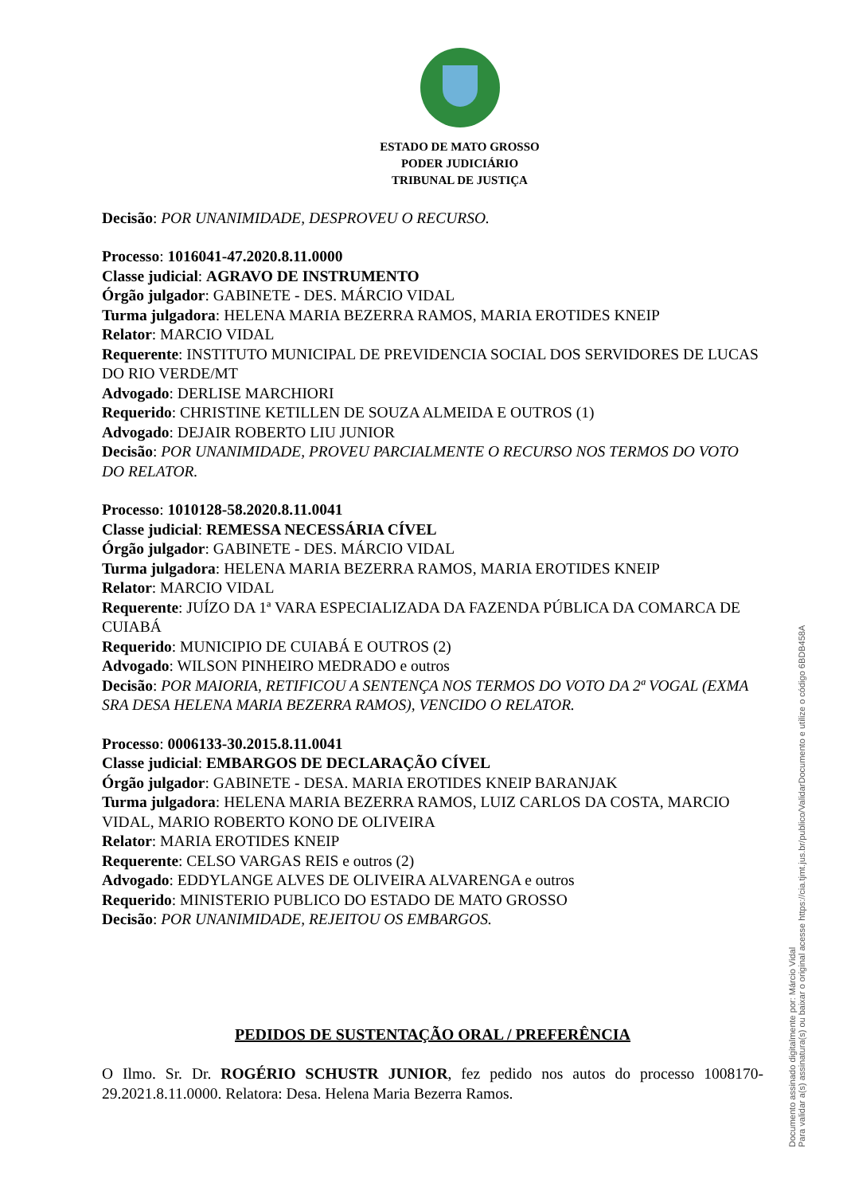ESTADO DE MATO GROSSO
PODER JUDICIÁRIO
TRIBUNAL DE JUSTIÇA
Decisão: POR UNANIMIDADE, DESPROVEU O RECURSO.
Processo: 1016041-47.2020.8.11.0000
Classe judicial: AGRAVO DE INSTRUMENTO
Órgão julgador: GABINETE - DES. MÁRCIO VIDAL
Turma julgadora: HELENA MARIA BEZERRA RAMOS, MARIA EROTIDES KNEIP
Relator: MARCIO VIDAL
Requerente: INSTITUTO MUNICIPAL DE PREVIDENCIA SOCIAL DOS SERVIDORES DE LUCAS DO RIO VERDE/MT
Advogado: DERLISE MARCHIORI
Requerido: CHRISTINE KETILLEN DE SOUZA ALMEIDA E OUTROS (1)
Advogado: DEJAIR ROBERTO LIU JUNIOR
Decisão: POR UNANIMIDADE, PROVEU PARCIALMENTE O RECURSO NOS TERMOS DO VOTO DO RELATOR.
Processo: 1010128-58.2020.8.11.0041
Classe judicial: REMESSA NECESSÁRIA CÍVEL
Órgão julgador: GABINETE - DES. MÁRCIO VIDAL
Turma julgadora: HELENA MARIA BEZERRA RAMOS, MARIA EROTIDES KNEIP
Relator: MARCIO VIDAL
Requerente: JUÍZO DA 1ª VARA ESPECIALIZADA DA FAZENDA PÚBLICA DA COMARCA DE CUIABÁ
Requerido: MUNICIPIO DE CUIABÁ E OUTROS (2)
Advogado: WILSON PINHEIRO MEDRADO e outros
Decisão: POR MAIORIA, RETIFICOU A SENTENÇA NOS TERMOS DO VOTO DA 2ª VOGAL (EXMA SRA DESA HELENA MARIA BEZERRA RAMOS), VENCIDO O RELATOR.
Processo: 0006133-30.2015.8.11.0041
Classe judicial: EMBARGOS DE DECLARAÇÃO CÍVEL
Órgão julgador: GABINETE - DESA. MARIA EROTIDES KNEIP BARANJAK
Turma julgadora: HELENA MARIA BEZERRA RAMOS, LUIZ CARLOS DA COSTA, MARCIO VIDAL, MARIO ROBERTO KONO DE OLIVEIRA
Relator: MARIA EROTIDES KNEIP
Requerente: CELSO VARGAS REIS e outros (2)
Advogado: EDDYLANGE ALVES DE OLIVEIRA ALVARENGA e outros
Requerido: MINISTERIO PUBLICO DO ESTADO DE MATO GROSSO
Decisão: POR UNANIMIDADE, REJEITOU OS EMBARGOS.
PEDIDOS DE SUSTENTAÇÃO ORAL / PREFERÊNCIA
O Ilmo. Sr. Dr. ROGÉRIO SCHUSTR JUNIOR, fez pedido nos autos do processo 1008170-29.2021.8.11.0000. Relatora: Desa. Helena Maria Bezerra Ramos.
Documento assinado digitalmente por: Márcio Vidal
Para validar a(s) assinatura(s) ou baixar o original acesse https://cia.tjmt.jus.br/publico/ValidarDocumento e utilize o código 6BDB458A